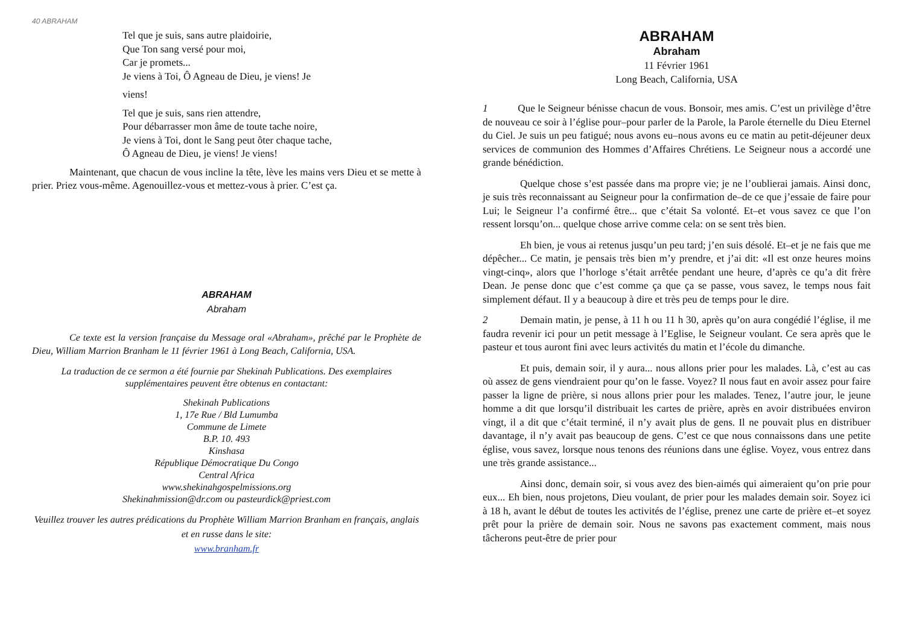40 ABRAHAM
Tel que je suis, sans autre plaidoirie,
Que Ton sang versé pour moi,
Car je promets...
Je viens à Toi, Ô Agneau de Dieu, je viens! Je
viens!
Tel que je suis, sans rien attendre,
Pour débarrasser mon âme de toute tache noire,
Je viens à Toi, dont le Sang peut ôter chaque tache,
Ô Agneau de Dieu, je viens! Je viens!
Maintenant, que chacun de vous incline la tête, lève les mains vers Dieu et se mette à prier. Priez vous-même. Agenouillez-vous et mettez-vous à prier. C’est ça.
ABRAHAM
Abraham
Ce texte est la version française du Message oral «Abraham», prêché par le Prophète de Dieu, William Marrion Branham le 11 février 1961 à Long Beach, California, USA.
La traduction de ce sermon a été fournie par Shekinah Publications. Des exemplaires supplémentaires peuvent être obtenus en contactant:
Shekinah Publications
1, 17e Rue / Bld Lumumba
Commune de Limete
B.P. 10. 493
Kinshasa
République Démocratique Du Congo
Central Africa
www.shekinahgospelmissions.org
Shekinahmission@dr.com ou pasteurdick@priest.com
Veuillez trouver les autres prédications du Prophète William Marrion Branham en français, anglais et en russe dans le site:
www.branham.fr
ABRAHAM
Abraham
11 Février 1961
Long Beach, California, USA
1 Que le Seigneur bénisse chacun de vous. Bonsoir, mes amis. C’est un privilège d’être de nouveau ce soir à l’église pour–pour parler de la Parole, la Parole éternelle du Dieu Eternel du Ciel. Je suis un peu fatigué; nous avons eu–nous avons eu ce matin au petit-déjeuner deux services de communion des Hommes d’Affaires Chrétiens. Le Seigneur nous a accordé une grande bénédiction.
Quelque chose s’est passée dans ma propre vie; je ne l’oublierai jamais. Ainsi donc, je suis très reconnaissant au Seigneur pour la confirmation de–de ce que j’essaie de faire pour Lui; le Seigneur l’a confirmé être... que c’était Sa volonté. Et–et vous savez ce que l’on ressent lorsqu’on... quelque chose arrive comme cela: on se sent très bien.
Eh bien, je vous ai retenus jusqu’un peu tard; j’en suis désolé. Et–et je ne fais que me dépêcher... Ce matin, je pensais très bien m’y prendre, et j’ai dit: «Il est onze heures moins vingt-cinq», alors que l’horloge s’était arrêtée pendant une heure, d’après ce qu’a dit frère Dean. Je pense donc que c’est comme ça que ça se passe, vous savez, le temps nous fait simplement défaut. Il y a beaucoup à dire et très peu de temps pour le dire.
2 Demain matin, je pense, à 11 h ou 11 h 30, après qu’on aura congédié l’église, il me faudra revenir ici pour un petit message à l’Eglise, le Seigneur voulant. Ce sera après que le pasteur et tous auront fini avec leurs activités du matin et l’école du dimanche.
Et puis, demain soir, il y aura... nous allons prier pour les malades. Là, c’est au cas où assez de gens viendraient pour qu’on le fasse. Voyez? Il nous faut en avoir assez pour faire passer la ligne de prière, si nous allons prier pour les malades. Tenez, l’autre jour, le jeune homme a dit que lorsqu’il distribuait les cartes de prière, après en avoir distribuées environ vingt, il a dit que c’était terminé, il n’y avait plus de gens. Il ne pouvait plus en distribuer davantage, il n’y avait pas beaucoup de gens. C’est ce que nous connaissons dans une petite église, vous savez, lorsque nous tenons des réunions dans une église. Voyez, vous entrez dans une très grande assistance...
Ainsi donc, demain soir, si vous avez des bien-aimés qui aimeraient qu’on prie pour eux... Eh bien, nous projetons, Dieu voulant, de prier pour les malades demain soir. Soyez ici à 18 h, avant le début de toutes les activités de l’église, prenez une carte de prière et–et soyez prêt pour la prière de demain soir. Nous ne savons pas exactement comment, mais nous tâcherons peut-être de prier pour